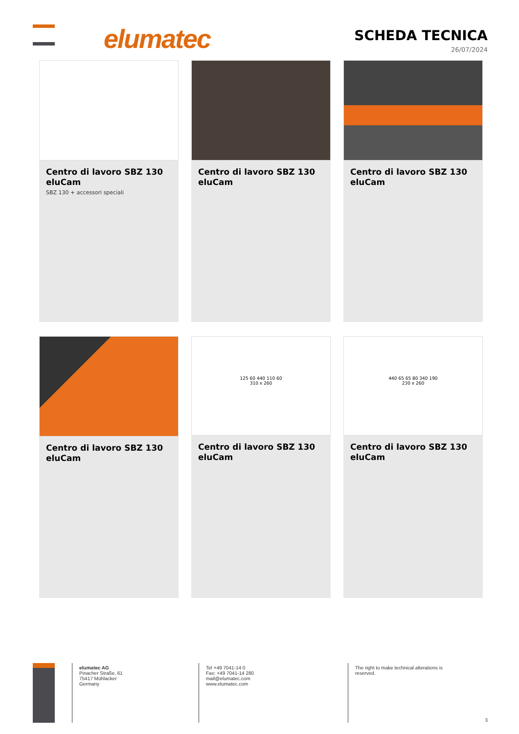elumatec SCHEDA TECNICA
26/07/2024
Centro di lavoro SBZ 130 eluCam
SBZ 130 + accessori speciali
Centro di lavoro SBZ 130 eluCam
Centro di lavoro SBZ 130 eluCam
Centro di lavoro SBZ 130 eluCam
125 60 440 110 60
310 x 260
Centro di lavoro SBZ 130 eluCam
440 65 65 80 340 190
230 x 260
Centro di lavoro SBZ 130 eluCam
elumatec AG
Pinacher Straße, 61
75417 Mühlacker
Germany
Tel +49 7041-14 0
Fax: +49 7041-14 280
mail@elumatec.com
www.elumatec.com
The right to make technical alterations is
reserved.
3